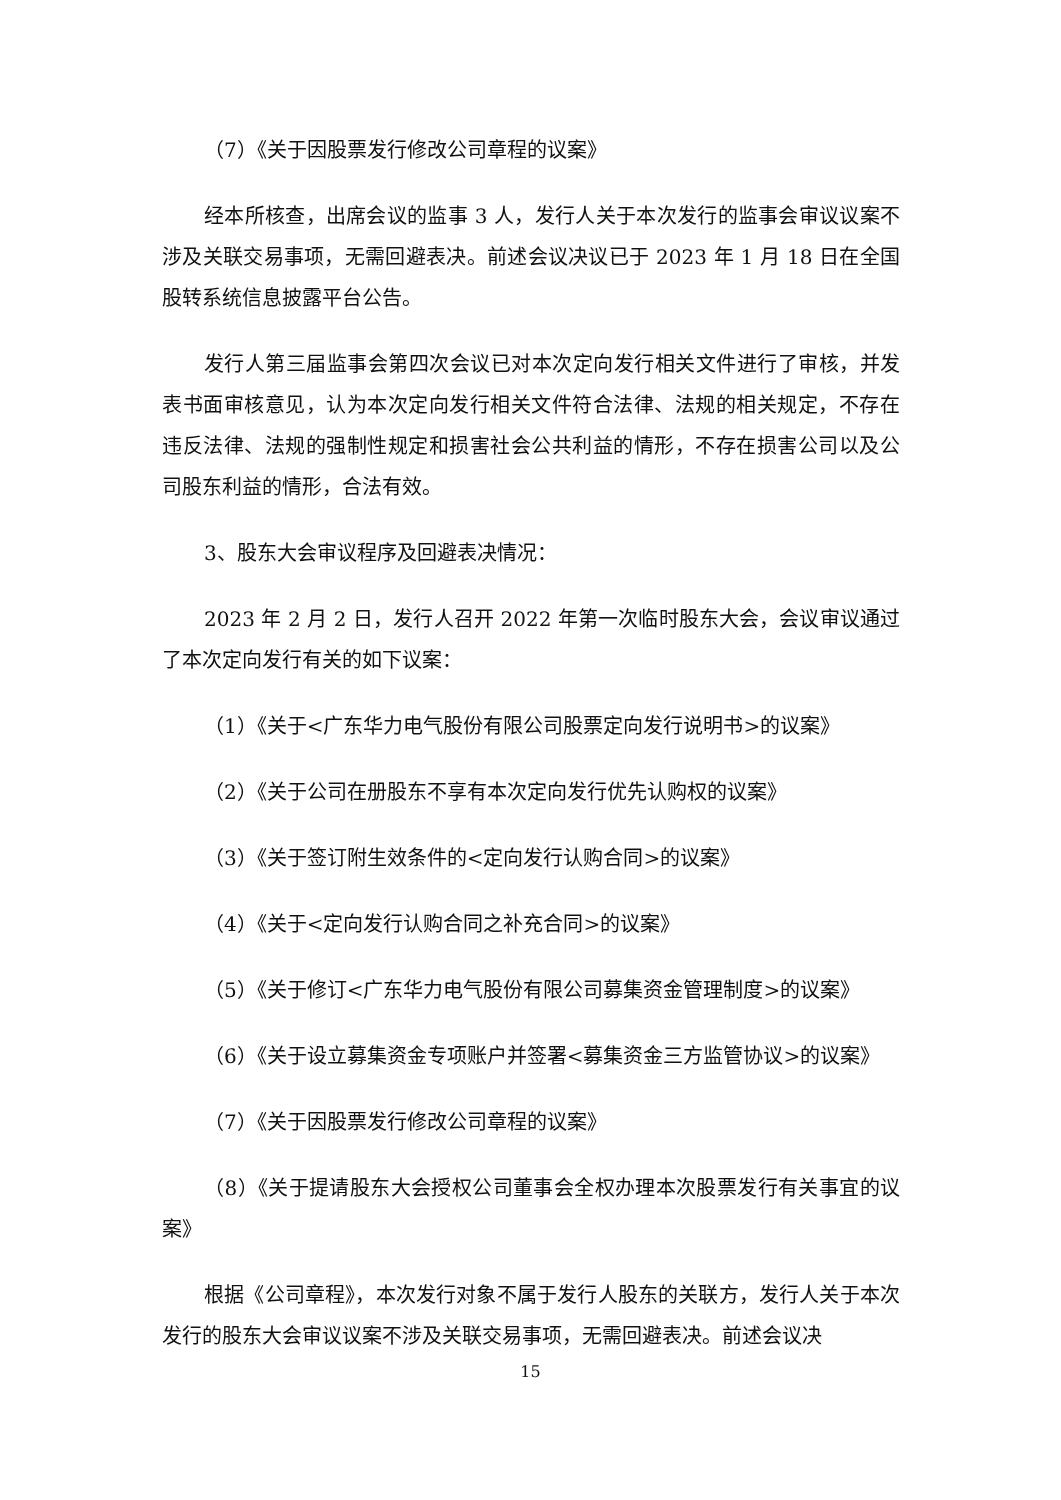（7）《关于因股票发行修改公司章程的议案》
经本所核查，出席会议的监事 3 人，发行人关于本次发行的监事会审议议案不涉及关联交易事项，无需回避表决。前述会议决议已于 2023 年 1 月 18 日在全国股转系统信息披露平台公告。
发行人第三届监事会第四次会议已对本次定向发行相关文件进行了审核，并发表书面审核意见，认为本次定向发行相关文件符合法律、法规的相关规定，不存在违反法律、法规的强制性规定和损害社会公共利益的情形，不存在损害公司以及公司股东利益的情形，合法有效。
3、股东大会审议程序及回避表决情况：
2023 年 2 月 2 日，发行人召开 2022 年第一次临时股东大会，会议审议通过了本次定向发行有关的如下议案：
（1）《关于<广东华力电气股份有限公司股票定向发行说明书>的议案》
（2）《关于公司在册股东不享有本次定向发行优先认购权的议案》
（3）《关于签订附生效条件的<定向发行认购合同>的议案》
（4）《关于<定向发行认购合同之补充合同>的议案》
（5）《关于修订<广东华力电气股份有限公司募集资金管理制度>的议案》
（6）《关于设立募集资金专项账户并签署<募集资金三方监管协议>的议案》
（7）《关于因股票发行修改公司章程的议案》
（8）《关于提请股东大会授权公司董事会全权办理本次股票发行有关事宜的议案》
根据《公司章程》，本次发行对象不属于发行人股东的关联方，发行人关于本次发行的股东大会审议议案不涉及关联交易事项，无需回避表决。前述会议决
15